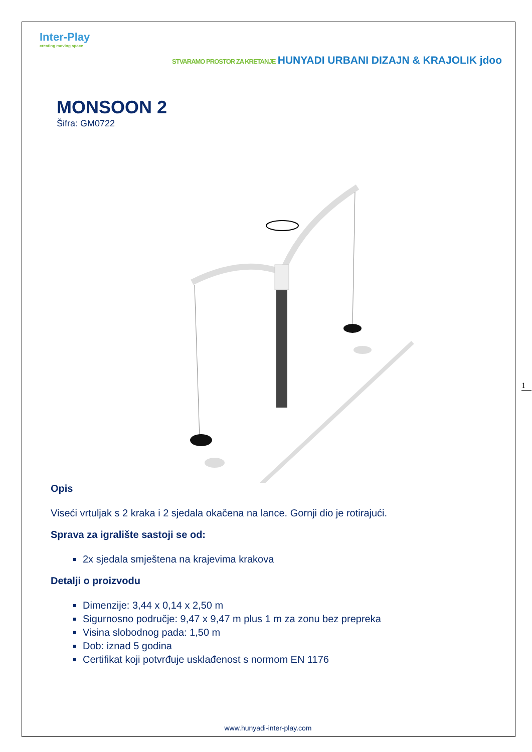Inter-Play
creating moving space
STVARAMO PROSTOR ZA KRETANJE HUNYADI URBANI DIZAJN & KRAJOLIK jdoo
MONSOON 2
Šifra: GM0722
Opis
Viseći vrtuljak s 2 kraka i 2 sjedala okačena na lance. Gornji dio je rotirajući.
Sprava za igralište sastoji se od:
2x sjedala smještena na krajevima krakova
Detalji o proizvodu
Dimenzije: 3,44 x 0,14 x 2,50 m
Sigurnosno područje: 9,47 x 9,47 m plus 1 m za zonu bez prepreka
Visina slobodnog pada: 1,50 m
Dob: iznad 5 godina
Certifikat koji potvrđuje usklađenost s normom EN 1176
www.hunyadi-inter-play.com
1